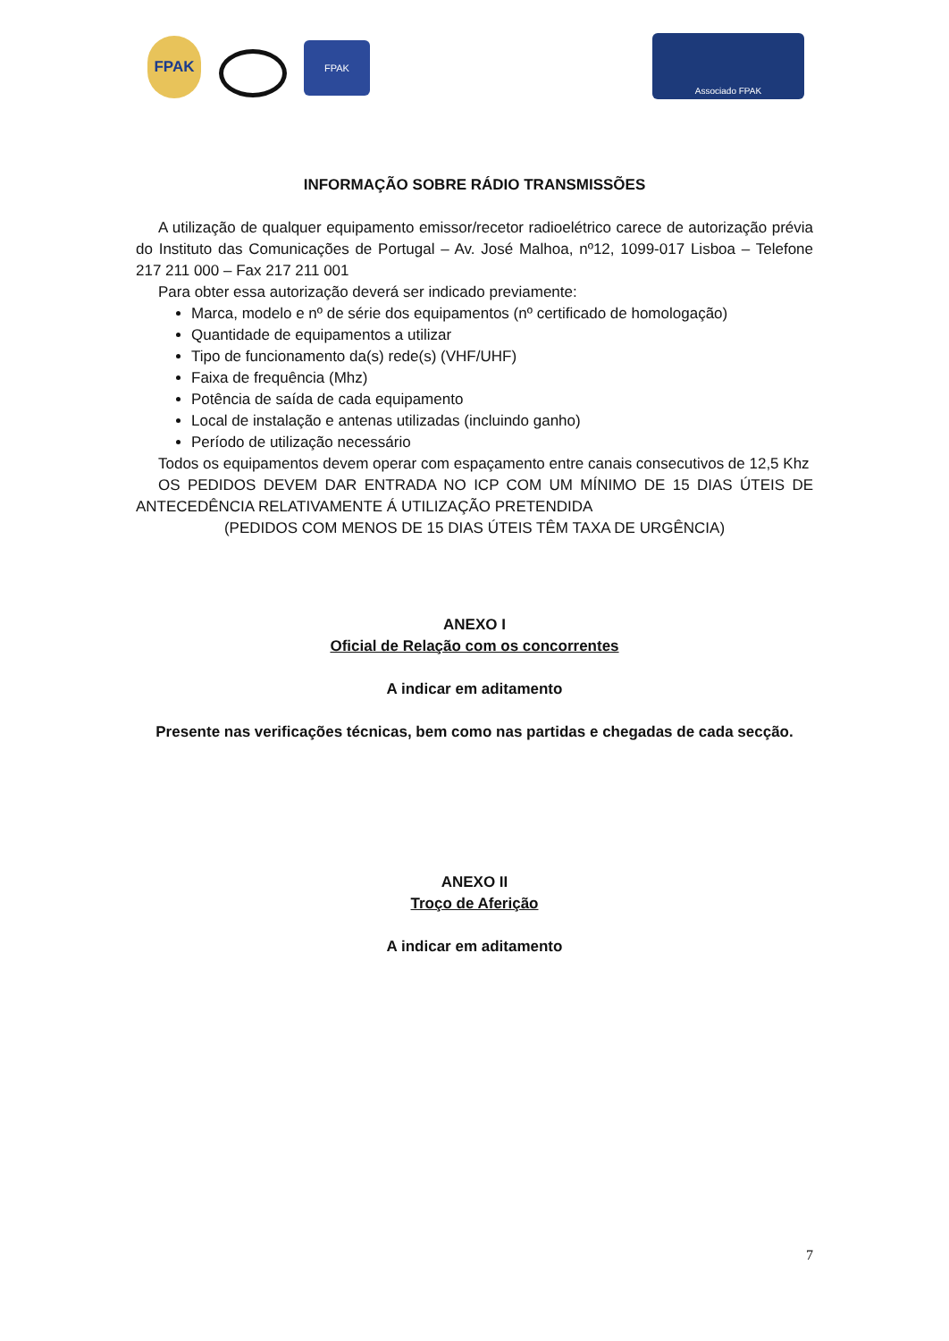FPAK FPAK
Associado FPAK
INFORMAÇÃO SOBRE RÁDIO TRANSMISSÕES
A utilização de qualquer equipamento emissor/recetor radioelétrico carece de autorização prévia do Instituto das Comunicações de Portugal – Av. José Malhoa, nº12, 1099-017 Lisboa – Telefone 217 211 000 – Fax 217 211 001
Para obter essa autorização deverá ser indicado previamente:
Marca, modelo e nº de série dos equipamentos (nº certificado de homologação)
Quantidade de equipamentos a utilizar
Tipo de funcionamento da(s) rede(s) (VHF/UHF)
Faixa de frequência (Mhz)
Potência de saída de cada equipamento
Local de instalação e antenas utilizadas (incluindo ganho)
Período de utilização necessário
Todos os equipamentos devem operar com espaçamento entre canais consecutivos de 12,5 Khz
OS PEDIDOS DEVEM DAR ENTRADA NO ICP COM UM MÍNIMO DE 15 DIAS ÚTEIS DE ANTECEDÊNCIA RELATIVAMENTE Á UTILIZAÇÃO PRETENDIDA
(PEDIDOS COM MENOS DE 15 DIAS ÚTEIS TÊM TAXA DE URGÊNCIA)
ANEXO I
Oficial de Relação com os concorrentes
A indicar em aditamento
Presente nas verificações técnicas, bem como nas partidas e chegadas de cada secção.
ANEXO II
Troço de Aferição
A indicar em aditamento
7